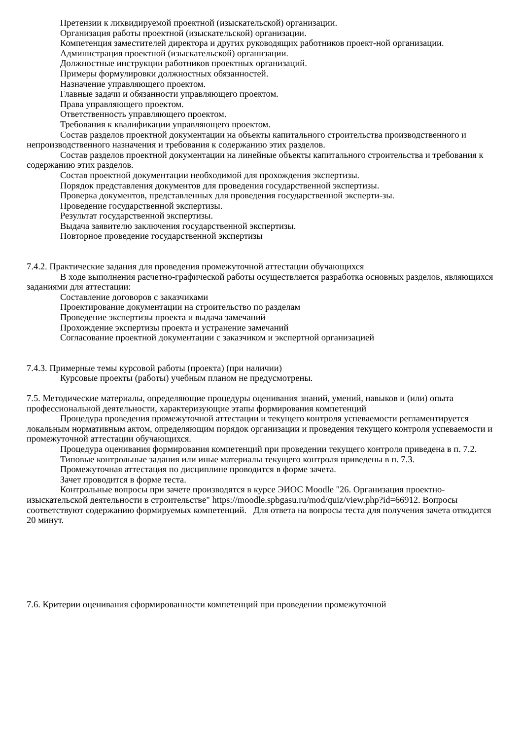Претензии к ликвидируемой проектной (изыскательской) организации.
Организация работы проектной (изыскательской) организации.
Компетенция заместителей директора и других руководящих работников проект-ной организации.
Администрация проектной (изыскательской) организации.
Должностные инструкции работников проектных организаций.
Примеры формулировки должностных обязанностей.
Назначение управляющего проектом.
Главные задачи и обязанности управляющего проектом.
Права управляющего проектом.
Ответственность управляющего проектом.
Требования к квалификации управляющего проектом.
Состав разделов проектной документации на объекты капитального строительства производственного и непроизводственного назначения и требования к содержанию этих разделов.
Состав разделов проектной документации на линейные объекты капитального строительства и требования к содержанию этих разделов.
Состав проектной документации необходимой для прохождения экспертизы.
Порядок представления документов для проведения государственной экспертизы.
Проверка документов, представленных для проведения государственной эксперти-зы.
Проведение государственной экспертизы.
Результат государственной экспертизы.
Выдача заявителю заключения государственной экспертизы.
Повторное проведение государственной экспертизы
7.4.2. Практические задания для проведения промежуточной аттестации обучающихся
В ходе выполнения расчетно-графической работы осуществляется разработка основных разделов, являющихся заданиями для аттестации:
Составление договоров с заказчиками
Проектирование документации на строительство по разделам
Проведение экспертизы проекта и выдача замечаний
Прохождение экспертизы проекта и устранение замечаний
Согласование проектной документации с заказчиком и экспертной организацией
7.4.3. Примерные темы курсовой работы (проекта) (при наличии)
Курсовые проекты (работы) учебным планом не предусмотрены.
7.5. Методические материалы, определяющие процедуры оценивания знаний, умений, навыков и (или) опыта профессиональной деятельности, характеризующие этапы формирования компетенций
Процедура проведения промежуточной аттестации и текущего контроля успеваемости регламентируется локальным нормативным актом, определяющим порядок организации и проведения текущего контроля успеваемости и промежуточной аттестации обучающихся.
Процедура оценивания формирования компетенций при проведении текущего контроля приведена в п. 7.2.
Типовые контрольные задания или иные материалы текущего контроля приведены в п. 7.3.
Промежуточная аттестация по дисциплине проводится в форме зачета.
Зачет проводится в форме теста.
Контрольные вопросы при зачете производятся в курсе ЭИОС Moodle "26. Организация проектно-изыскательской деятельности в строительстве" https://moodle.spbgasu.ru/mod/quiz/view.php?id=66912. Вопросы соответствуют содержанию формируемых компетенций. Для ответа на вопросы теста для получения зачета отводится 20 минут.
7.6. Критерии оценивания сформированности компетенций при проведении промежуточной